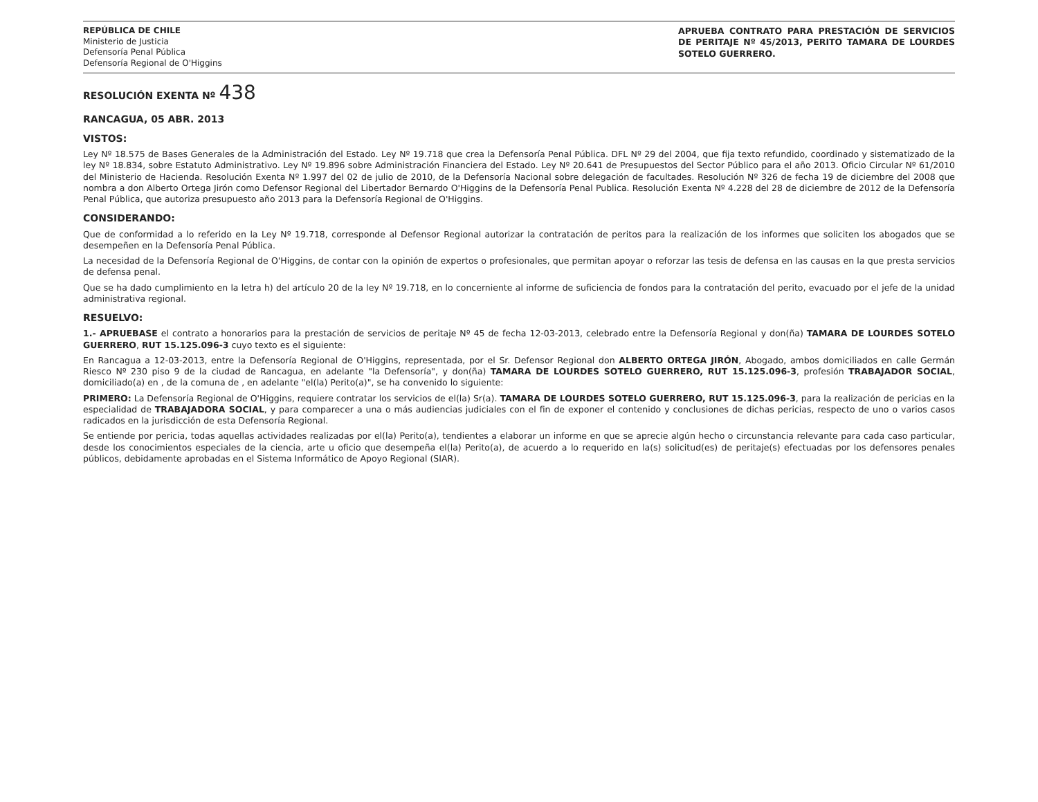REPÚBLICA DE CHILE
Ministerio de Justicia
Defensoría Penal Pública
Defensoría Regional de O'Higgins
APRUEBA CONTRATO PARA PRESTACIÓN DE SERVICIOS DE PERITAJE Nº 45/2013, PERITO TAMARA DE LOURDES SOTELO GUERRERO.
RESOLUCIÓN EXENTA Nº 438
RANCAGUA, 05 ABR. 2013
VISTOS:
Ley Nº 18.575 de Bases Generales de la Administración del Estado. Ley Nº 19.718 que crea la Defensoría Penal Pública. DFL Nº 29 del 2004, que fija texto refundido, coordinado y sistematizado de la ley Nº 18.834, sobre Estatuto Administrativo. Ley Nº 19.896 sobre Administración Financiera del Estado. Ley Nº 20.641 de Presupuestos del Sector Público para el año 2013. Oficio Circular Nº 61/2010 del Ministerio de Hacienda. Resolución Exenta Nº 1.997 del 02 de julio de 2010, de la Defensoría Nacional sobre delegación de facultades. Resolución Nº 326 de fecha 19 de diciembre del 2008 que nombra a don Alberto Ortega Jirón como Defensor Regional del Libertador Bernardo O'Higgins de la Defensoría Penal Publica. Resolución Exenta Nº 4.228 del 28 de diciembre de 2012 de la Defensoría Penal Pública, que autoriza presupuesto año 2013 para la Defensoría Regional de O'Higgins.
CONSIDERANDO:
Que de conformidad a lo referido en la Ley Nº 19.718, corresponde al Defensor Regional autorizar la contratación de peritos para la realización de los informes que soliciten los abogados que se desempeñen en la Defensoría Penal Pública.
La necesidad de la Defensoría Regional de O'Higgins, de contar con la opinión de expertos o profesionales, que permitan apoyar o reforzar las tesis de defensa en las causas en la que presta servicios de defensa penal.
Que se ha dado cumplimiento en la letra h) del artículo 20 de la ley Nº 19.718, en lo concerniente al informe de suficiencia de fondos para la contratación del perito, evacuado por el jefe de la unidad administrativa regional.
RESUELVO:
1.- APRUEBASE el contrato a honorarios para la prestación de servicios de peritaje Nº 45 de fecha 12-03-2013, celebrado entre la Defensoría Regional y don(ña) TAMARA DE LOURDES SOTELO GUERRERO, RUT 15.125.096-3 cuyo texto es el siguiente:
En Rancagua a 12-03-2013, entre la Defensoría Regional de O'Higgins, representada, por el Sr. Defensor Regional don ALBERTO ORTEGA JIRÓN, Abogado, ambos domiciliados en calle Germán Riesco Nº 230 piso 9 de la ciudad de Rancagua, en adelante "la Defensoría", y don(ña) TAMARA DE LOURDES SOTELO GUERRERO, RUT 15.125.096-3, profesión TRABAJADOR SOCIAL, domiciliado(a) en , de la comuna de , en adelante "el(la) Perito(a)", se ha convenido lo siguiente:
PRIMERO: La Defensoría Regional de O'Higgins, requiere contratar los servicios de el(la) Sr(a). TAMARA DE LOURDES SOTELO GUERRERO, RUT 15.125.096-3, para la realización de pericias en la especialidad de TRABAJADORA SOCIAL, y para comparecer a una o más audiencias judiciales con el fin de exponer el contenido y conclusiones de dichas pericias, respecto de uno o varios casos radicados en la jurisdicción de esta Defensoría Regional.
Se entiende por pericia, todas aquellas actividades realizadas por el(la) Perito(a), tendientes a elaborar un informe en que se aprecie algún hecho o circunstancia relevante para cada caso particular, desde los conocimientos especiales de la ciencia, arte u oficio que desempeña el(la) Perito(a), de acuerdo a lo requerido en la(s) solicitud(es) de peritaje(s) efectuadas por los defensores penales públicos, debidamente aprobadas en el Sistema Informático de Apoyo Regional (SIAR).